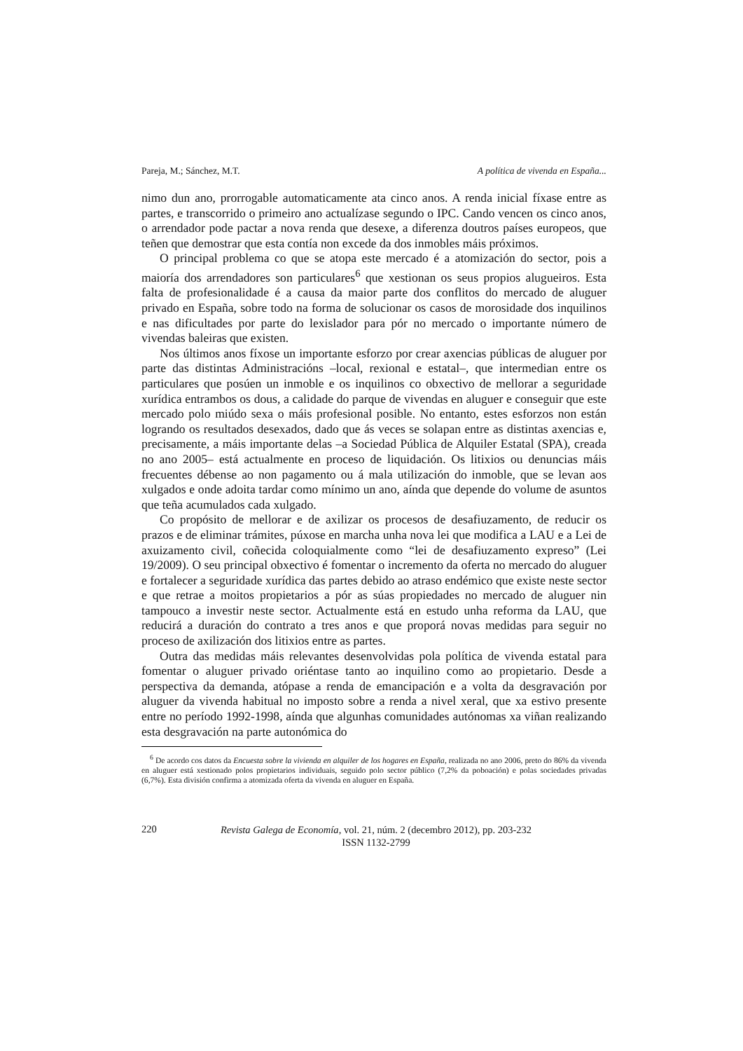Pareja, M.; Sánchez, M.T. A política de vivenda en España...
nimo dun ano, prorrogable automaticamente ata cinco anos. A renda inicial fíxase entre as partes, e transcorrido o primeiro ano actualízase segundo o IPC. Cando vencen os cinco anos, o arrendador pode pactar a nova renda que desexe, a diferenza doutros países europeos, que teñen que demostrar que esta contía non excede da dos inmobles máis próximos.
O principal problema co que se atopa este mercado é a atomización do sector, pois a maioría dos arrendadores son particulares<sup>6</sup> que xestionan os seus propios alugueiros. Esta falta de profesionalidade é a causa da maior parte dos conflitos do mercado de aluguer privado en España, sobre todo na forma de solucionar os casos de morosidade dos inquilinos e nas dificultades por parte do lexislador para pór no mercado o importante número de vivendas baleiras que existen.
Nos últimos anos fíxose un importante esforzo por crear axencias públicas de aluguer por parte das distintas Administracións –local, rexional e estatal–, que intermedian entre os particulares que posúen un inmoble e os inquilinos co obxectivo de mellorar a seguridade xurídica entrambos os dous, a calidade do parque de vivendas en aluguer e conseguir que este mercado polo miúdo sexa o máis profesional posible. No entanto, estes esforzos non están logrando os resultados desexados, dado que ás veces se solapan entre as distintas axencias e, precisamente, a máis importante delas –a Sociedad Pública de Alquiler Estatal (SPA), creada no ano 2005– está actualmente en proceso de liquidación. Os litixios ou denuncias máis frecuentes débense ao non pagamento ou á mala utilización do inmoble, que se levan aos xulgados e onde adoita tardar como mínimo un ano, aínda que depende do volume de asuntos que teña acumulados cada xulgado.
Co propósito de mellorar e de axilizar os procesos de desafiuzamento, de reducir os prazos e de eliminar trámites, púxose en marcha unha nova lei que modifica a LAU e a Lei de axuizamento civil, coñecida coloquialmente como “lei de desafiuzamento expreso” (Lei 19/2009). O seu principal obxectivo é fomentar o incremento da oferta no mercado do aluguer e fortalecer a seguridade xurídica das partes debido ao atraso endémico que existe neste sector e que retrae a moitos propietarios a pór as súas propiedades no mercado de aluguer nin tampouco a investir neste sector. Actualmente está en estudo unha reforma da LAU, que reducirá a duración do contrato a tres anos e que proporá novas medidas para seguir no proceso de axilización dos litixios entre as partes.
Outra das medidas máis relevantes desenvolvidas pola política de vivenda estatal para fomentar o aluguer privado oriéntase tanto ao inquilino como ao propietario. Desde a perspectiva da demanda, atópase a renda de emancipación e a volta da desgravación por aluguer da vivenda habitual no imposto sobre a renda a nivel xeral, que xa estivo presente entre no período 1992-1998, aínda que algunhas comunidades autónomas xa viñan realizando esta desgravación na parte autonómica do
<sup>6</sup> De acordo cos datos da Encuesta sobre la vivienda en alquiler de los hogares en España, realizada no ano 2006, preto do 86% da vivenda en aluguer está xestionado polos propietarios individuais, seguido polo sector público (7,2% da poboación) e polas sociedades privadas (6,7%). Esta división confirma a atomizada oferta da vivenda en aluguer en España.
220
Revista Galega de Economía, vol. 21, núm. 2 (decembro 2012), pp. 203-232
ISSN 1132-2799